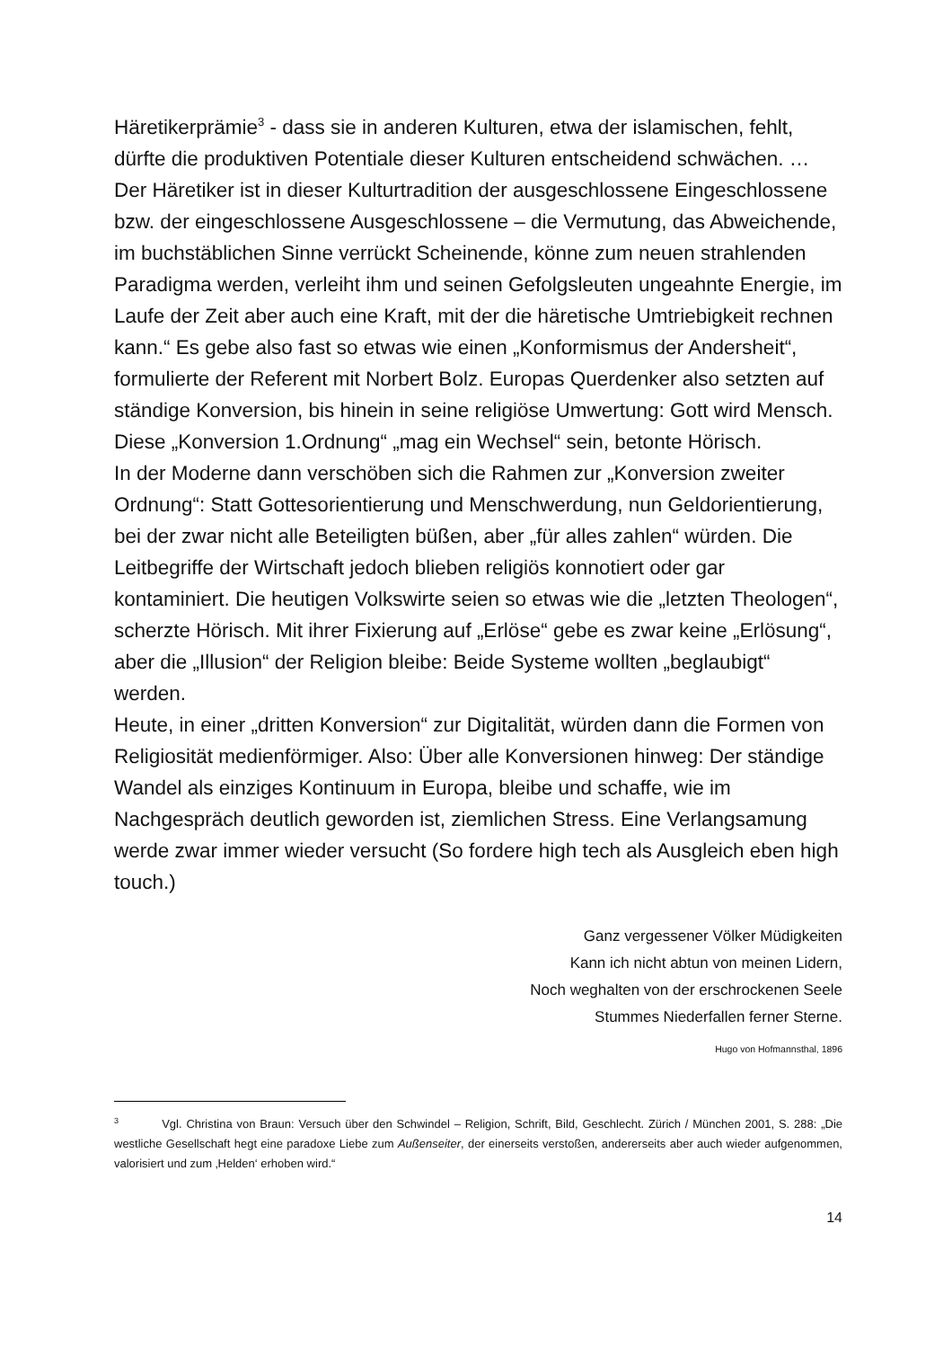Häretikerprämie<sup>3</sup> - dass sie in anderen Kulturen, etwa der islamischen, fehlt, dürfte die produktiven Potentiale dieser Kulturen entscheidend schwächen. … Der Häretiker ist in dieser Kulturtradition der ausgeschlossene Eingeschlossene bzw. der eingeschlossene Ausgeschlossene – die Vermutung, das Abweichende, im buchstäblichen Sinne verrückt Scheinende, könne zum neuen strahlenden Paradigma werden, verleiht ihm und seinen Gefolgsleuten ungeahnte Energie, im Laufe der Zeit aber auch eine Kraft, mit der die häretische Umtriebigkeit rechnen kann.“ Es gebe also fast so etwas wie einen „Konformismus der Andersheit“, formulierte der Referent mit Norbert Bolz. Europas Querdenker also setzten auf ständige Konversion, bis hinein in seine religiöse Umwertung: Gott wird Mensch. Diese „Konversion 1.Ordnung“ „mag ein Wechsel“ sein, betonte Hörisch.
In der Moderne dann verschöben sich die Rahmen zur „Konversion zweiter Ordnung“: Statt Gottesorientierung und Menschwerdung, nun Geldorientierung, bei der zwar nicht alle Beteiligten büßen, aber „für alles zahlen“ würden. Die Leitbegriffe der Wirtschaft jedoch blieben religiös konnotiert oder gar kontaminiert. Die heutigen Volkswirte seien so etwas wie die „letzten Theologen“, scherzte Hörisch. Mit ihrer Fixierung auf „Erlöse“ gebe es zwar keine „Erlösung“, aber die „Illusion“ der Religion bleibe: Beide Systeme wollten „beglaubigt“ werden.
Heute, in einer „dritten Konversion“ zur Digitalität, würden dann die Formen von Religiosität medienförmiger. Also: Über alle Konversionen hinweg: Der ständige Wandel als einziges Kontinuum in Europa, bleibe und schaffe, wie im Nachgespräch deutlich geworden ist, ziemlichen Stress. Eine Verlangsamung werde zwar immer wieder versucht (So fordere high tech als Ausgleich eben high touch.)
Ganz vergessener Völker Müdigkeiten
Kann ich nicht abtun von meinen Lidern,
Noch weghalten von der erschrockenen Seele
Stummes Niederfallen ferner Sterne.
Hugo von Hofmannsthal, 1896
<sup>3</sup> Vgl. Christina von Braun: Versuch über den Schwindel – Religion, Schrift, Bild, Geschlecht. Zürich / München 2001, S. 288: „Die westliche Gesellschaft hegt eine paradoxe Liebe zum Außenseiter, der einerseits verstoßen, andererseits aber auch wieder aufgenommen, valorisiert und zum ‚Helden‘ erhoben wird.“
14